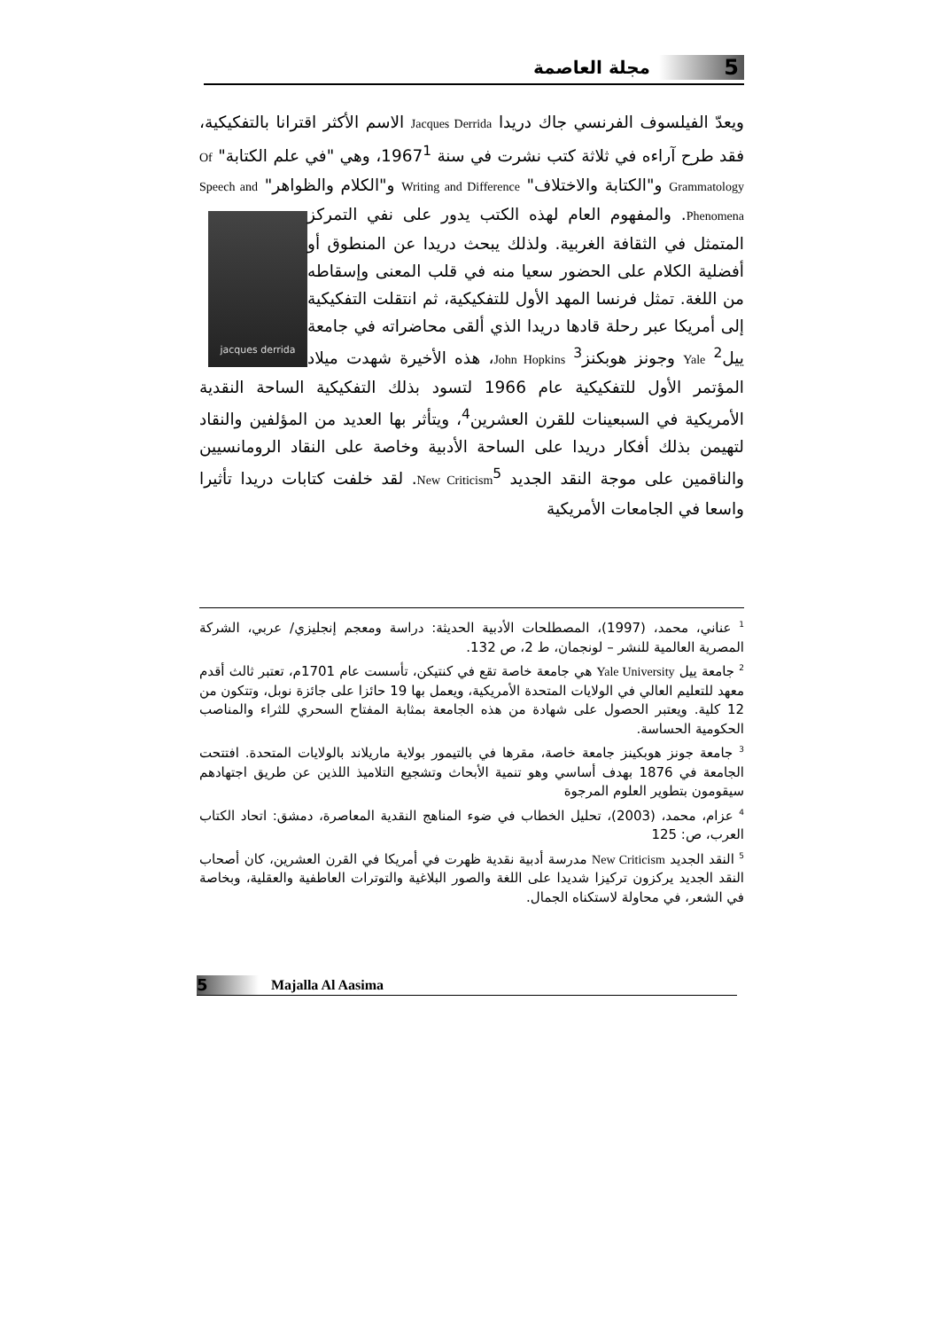5 مجلة العاصمة
ويعدّ الفيلسوف الفرنسي جاك دريدا Jacques Derrida الاسم الأكثر اقترانا بالتفكيكية، فقد طرح آراءه في ثلاثة كتب نشرت في سنة 1967<sup>1</sup>، وهي "في علم الكتابة" Of Grammatology و"الكتابة والاختلاف" Writing and Difference و"الكلام والظواهر" Speech and Phenomena. والمفهوم العام لهذه الكتب يدور
jacques derrida
على نفي التمركز المتمثل في الثقافة الغربية. ولذلك يبحث دريدا عن المنطوق أو أفضلية الكلام على الحضور سعيا منه في قلب المعنى وإسقاطه من اللغة. تمثل فرنسا المهد الأول للتفكيكية، ثم انتقلت التفكيكية إلى أمريكا عبر رحلة قادها دريدا الذي ألقى محاضراته في جامعة ييل<sup>2</sup> Yale وجونز هوبكنز<sup>3</sup> John Hopkins، هذه الأخيرة شهدت ميلاد المؤتمر الأول للتفكيكية عام 1966 لتسود بذلك التفكيكية الساحة النقدية الأمريكية في السبعينات للقرن العشرين<sup>4</sup>، ويتأثر بها العديد من المؤلفين والنقاد لتهيمن بذلك أفكار دريدا على الساحة الأدبية وخاصة على النقاد الرومانسيين والناقمين على موجة النقد الجديد New Criticism<sup>5</sup>. لقد خلفت كتابات دريدا تأثيرا واسعا في الجامعات الأمريكية
<sup>1</sup> عناني، محمد، (1997)، المصطلحات الأدبية الحديثة: دراسة ومعجم إنجليزي/ عربي، الشركة المصرية العالمية للنشر – لونجمان، ط 2، ص 132.
<sup>2</sup> جامعة ييل Yale University هي جامعة خاصة تقع في كنتيكن، تأسست عام 1701م، تعتبر ثالث أقدم معهد للتعليم العالي في الولايات المتحدة الأمريكية، ويعمل بها 19 حائزا على جائزة نوبل، وتتكون من 12 كلية. ويعتبر الحصول على شهادة من هذه الجامعة بمثابة المفتاح السحري للثراء والمناصب الحكومية الحساسة.
<sup>3</sup> جامعة جونز هوبكينز جامعة خاصة، مقرها في بالتيمور بولاية ماريلاند بالولايات المتحدة. افتتحت الجامعة في 1876 بهدف أساسي وهو تنمية الأبحاث وتشجيع التلاميذ اللذين عن طريق اجتهادهم سيقومون بتطوير العلوم المرجوة
<sup>4</sup> عزام، محمد، (2003)، تحليل الخطاب في ضوء المناهج النقدية المعاصرة، دمشق: اتحاد الكتاب العرب، ص: 125
<sup>5</sup> النقد الجديد New Criticism مدرسة أدبية نقدية ظهرت في أمريكا في القرن العشرين، كان أصحاب النقد الجديد يركزون تركيزا شديدا على اللغة والصور البلاغية والتوترات العاطفية والعقلية، وبخاصة في الشعر، في محاولة لاستكناه الجمال.
5 Majalla Al Aasima